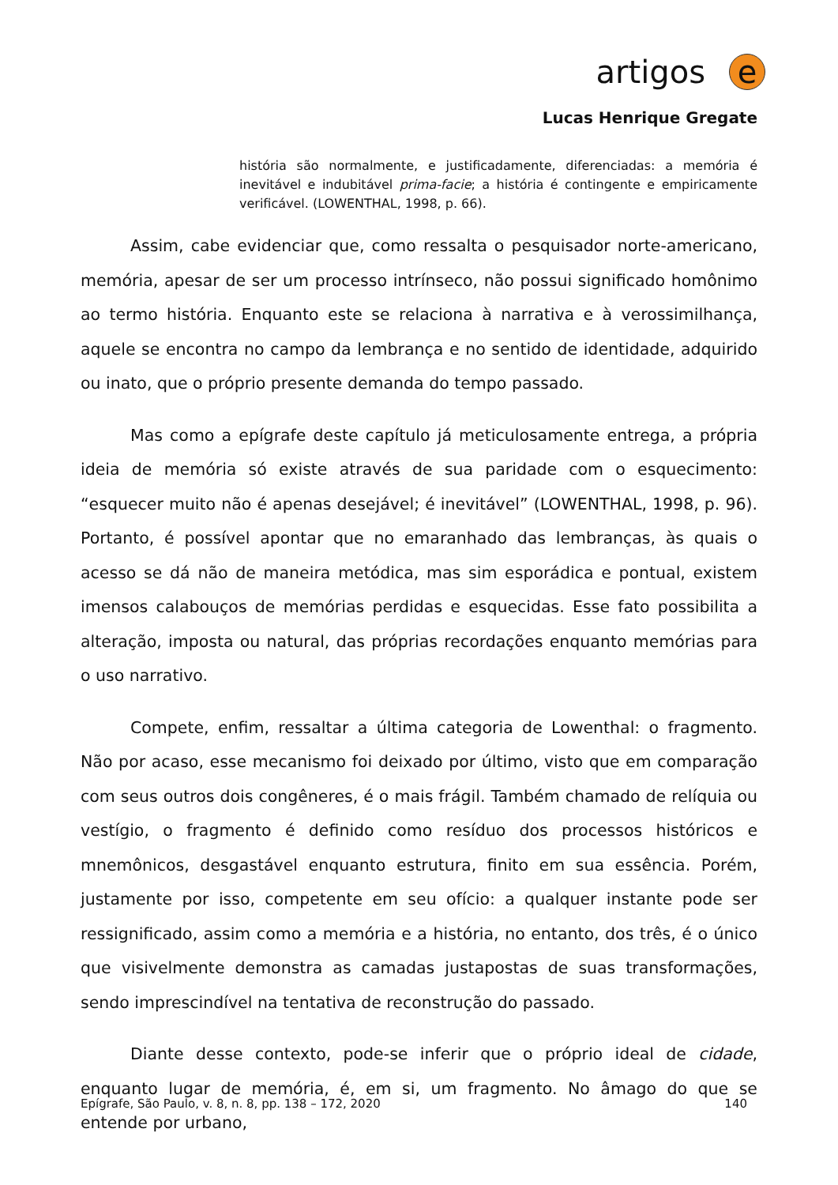artigos e
Lucas Henrique Gregate
história são normalmente, e justificadamente, diferenciadas: a memória é inevitável e indubitável prima-facie; a história é contingente e empiricamente verificável. (LOWENTHAL, 1998, p. 66).
Assim, cabe evidenciar que, como ressalta o pesquisador norte-americano, memória, apesar de ser um processo intrínseco, não possui significado homônimo ao termo história. Enquanto este se relaciona à narrativa e à verossimilhança, aquele se encontra no campo da lembrança e no sentido de identidade, adquirido ou inato, que o próprio presente demanda do tempo passado.
Mas como a epígrafe deste capítulo já meticulosamente entrega, a própria ideia de memória só existe através de sua paridade com o esquecimento: “esquecer muito não é apenas desejável; é inevitável” (LOWENTHAL, 1998, p. 96). Portanto, é possível apontar que no emaranhado das lembranças, às quais o acesso se dá não de maneira metódica, mas sim esporádica e pontual, existem imensos calabouços de memórias perdidas e esquecidas. Esse fato possibilita a alteração, imposta ou natural, das próprias recordações enquanto memórias para o uso narrativo.
Compete, enfim, ressaltar a última categoria de Lowenthal: o fragmento. Não por acaso, esse mecanismo foi deixado por último, visto que em comparação com seus outros dois congêneres, é o mais frágil. Também chamado de relíquia ou vestígio, o fragmento é definido como resíduo dos processos históricos e mnemônicos, desgastável enquanto estrutura, finito em sua essência. Porém, justamente por isso, competente em seu ofício: a qualquer instante pode ser ressignificado, assim como a memória e a história, no entanto, dos três, é o único que visivelmente demonstra as camadas justapostas de suas transformações, sendo imprescindível na tentativa de reconstrução do passado.
Diante desse contexto, pode-se inferir que o próprio ideal de cidade, enquanto lugar de memória, é, em si, um fragmento. No âmago do que se entende por urbano,
Epígrafe, São Paulo, v. 8, n. 8, pp. 138 – 172, 2020 140